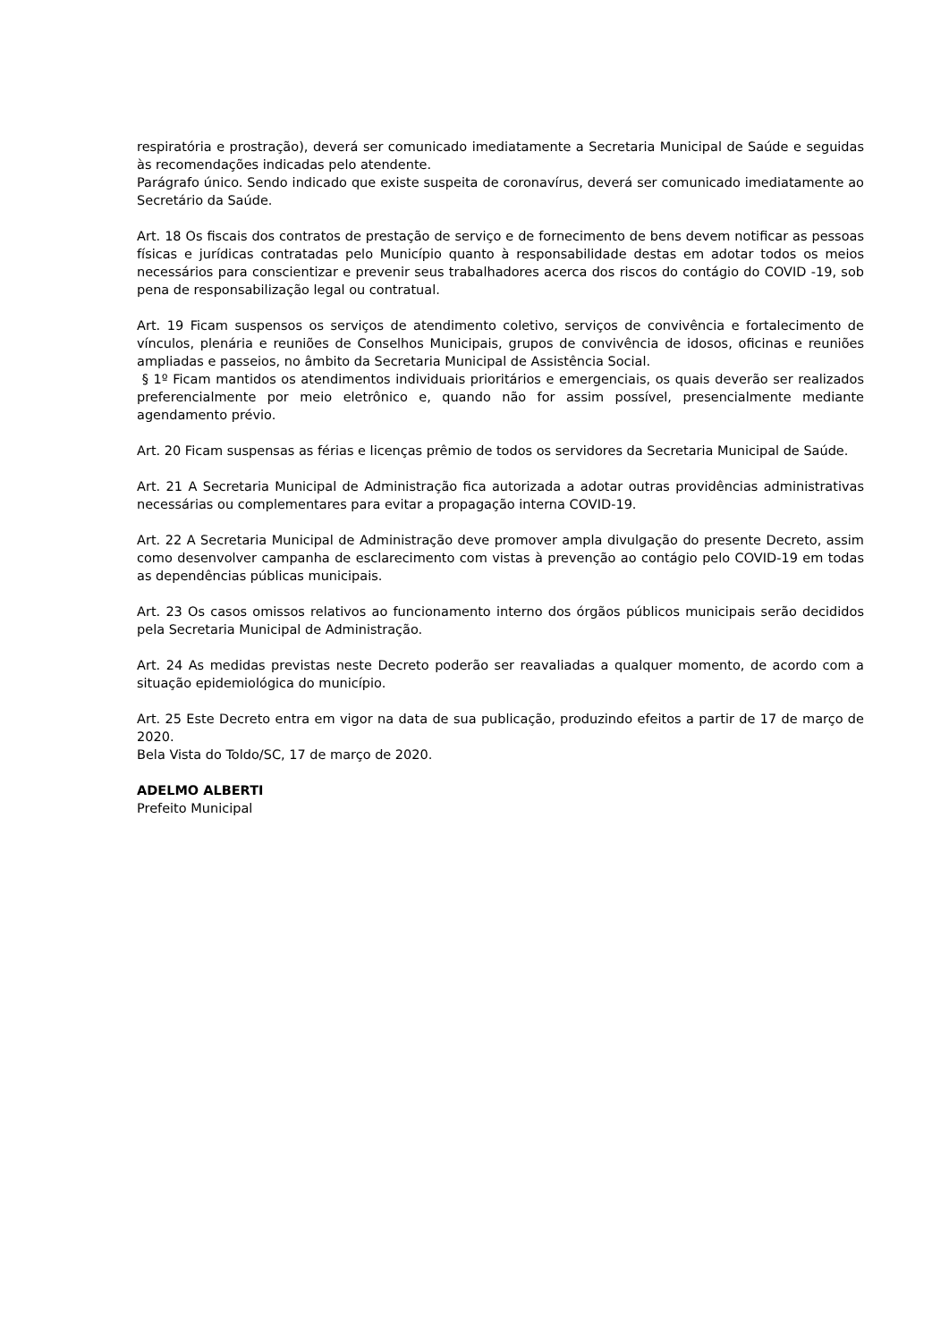respiratória e prostração), deverá ser comunicado imediatamente a Secretaria Municipal de Saúde e seguidas às recomendações indicadas pelo atendente.
Parágrafo único. Sendo indicado que existe suspeita de coronavírus, deverá ser comunicado imediatamente ao Secretário da Saúde.
Art. 18 Os fiscais dos contratos de prestação de serviço e de fornecimento de bens devem notificar as pessoas físicas e jurídicas contratadas pelo Município quanto à responsabilidade destas em adotar todos os meios necessários para conscientizar e prevenir seus trabalhadores acerca dos riscos do contágio do COVID -19, sob pena de responsabilização legal ou contratual.
Art. 19 Ficam suspensos os serviços de atendimento coletivo, serviços de convivência e fortalecimento de vínculos, plenária e reuniões de Conselhos Municipais, grupos de convivência de idosos, oficinas e reuniões ampliadas e passeios, no âmbito da Secretaria Municipal de Assistência Social.
§ 1º Ficam mantidos os atendimentos individuais prioritários e emergenciais, os quais deverão ser realizados preferencialmente por meio eletrônico e, quando não for assim possível, presencialmente mediante agendamento prévio.
Art. 20 Ficam suspensas as férias e licenças prêmio de todos os servidores da Secretaria Municipal de Saúde.
Art. 21 A Secretaria Municipal de Administração fica autorizada a adotar outras providências administrativas necessárias ou complementares para evitar a propagação interna COVID-19.
Art. 22 A Secretaria Municipal de Administração deve promover ampla divulgação do presente Decreto, assim como desenvolver campanha de esclarecimento com vistas à prevenção ao contágio pelo COVID-19 em todas as dependências públicas municipais.
Art. 23 Os casos omissos relativos ao funcionamento interno dos órgãos públicos municipais serão decididos pela Secretaria Municipal de Administração.
Art. 24 As medidas previstas neste Decreto poderão ser reavaliadas a qualquer momento, de acordo com a situação epidemiológica do município.
Art. 25 Este Decreto entra em vigor na data de sua publicação, produzindo efeitos a partir de 17 de março de 2020.
Bela Vista do Toldo/SC, 17 de março de 2020.
ADELMO ALBERTI
Prefeito Municipal